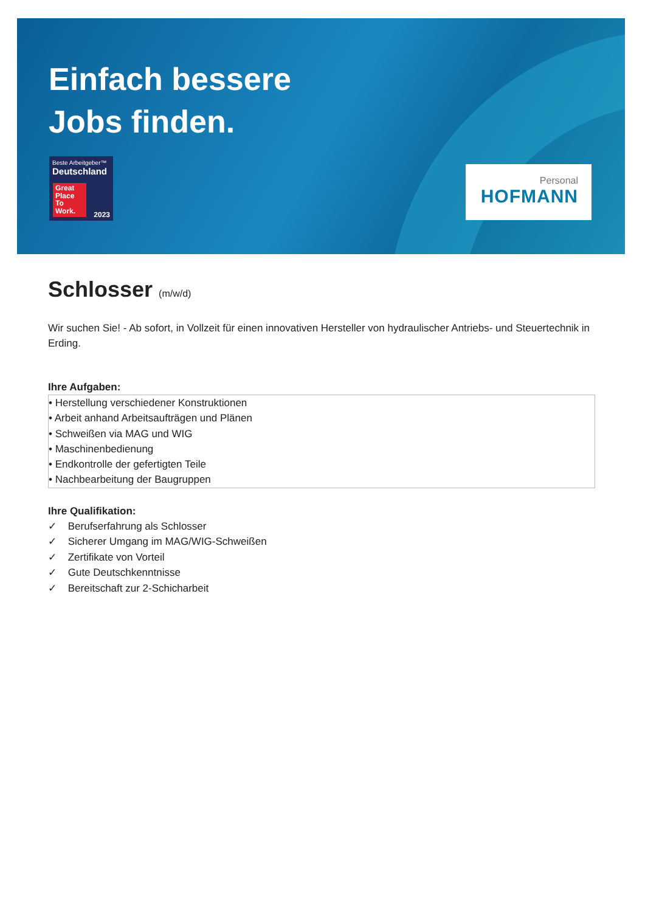Einfach bessere
Jobs finden.
Beste Arbeitgeber™
Deutschland
Great Place To Work.
2023
Personal
HOFMANN
Schlosser (m/w/d)
Wir suchen Sie! - Ab sofort, in Vollzeit für einen innovativen Hersteller von hydraulischer Antriebs- und Steuertechnik in Erding.
Ihre Aufgaben:
• Herstellung verschiedener Konstruktionen
• Arbeit anhand Arbeitsaufträgen und Plänen
• Schweißen via MAG und WIG
• Maschinenbedienung
• Endkontrolle der gefertigten Teile
• Nachbearbeitung der Baugruppen
Ihre Qualifikation:
✓ Berufserfahrung als Schlosser
✓ Sicherer Umgang im MAG/WIG-Schweißen
✓ Zertifikate von Vorteil
✓ Gute Deutschkenntnisse
✓ Bereitschaft zur 2-Schicharbeit